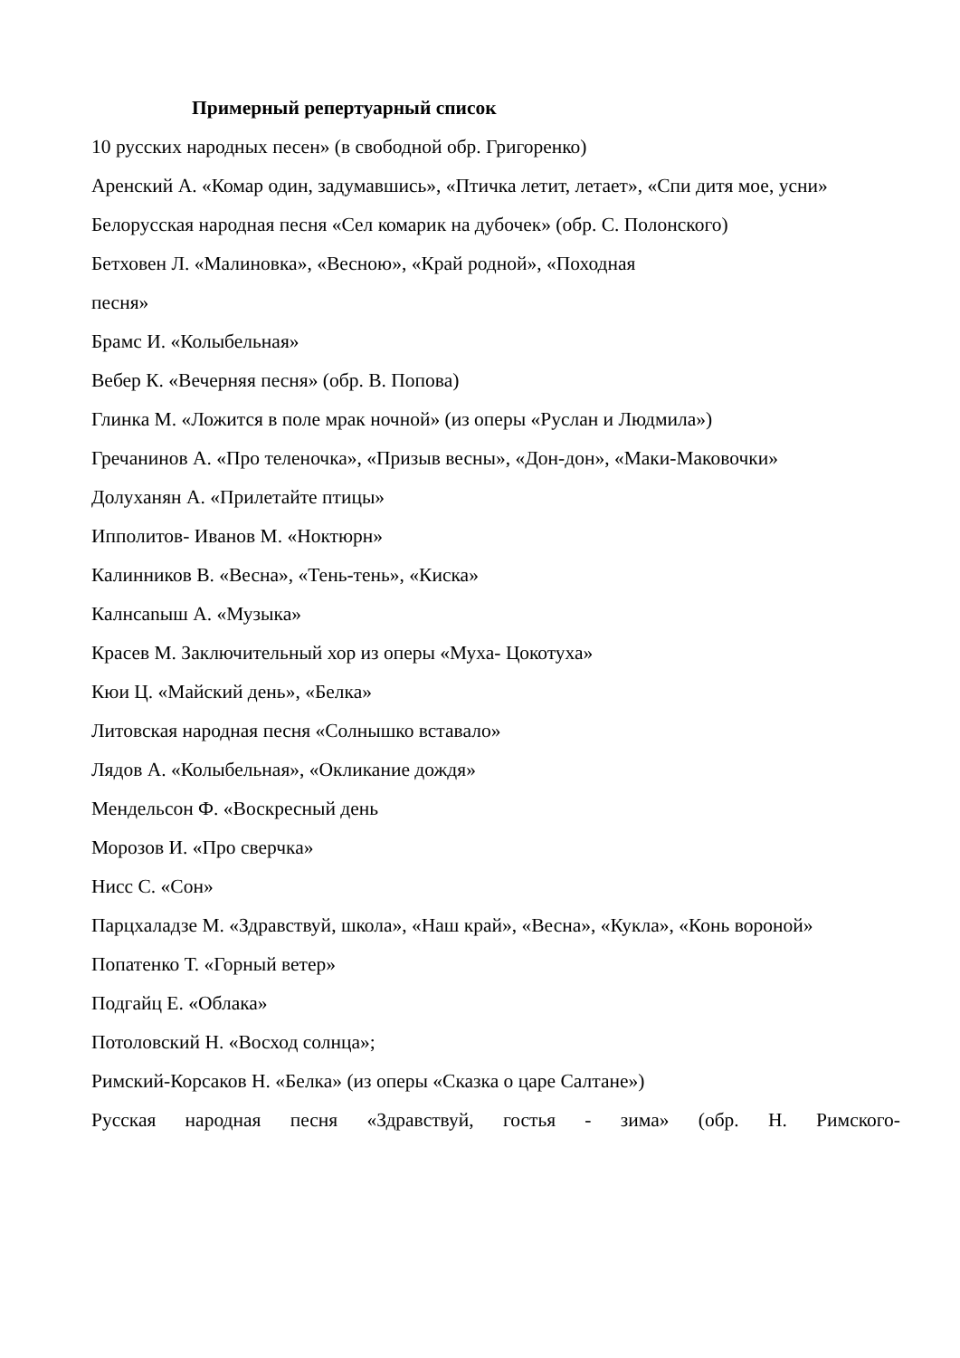Примерный репертуарный список
10 русских народных песен» (в свободной обр. Григоренко)
Аренский А. «Комар один, задумавшись», «Птичка летит, летает», «Спи дитя мое, усни»
Белорусская народная песня «Сел комарик на дубочек» (обр. С. Полонского)
Бетховен Л. «Малиновка», «Весною», «Край родной», «Походная
песня»
Брамс И. «Колыбельная»
Вебер К. «Вечерняя песня» (обр. В. Попова)
Глинка М. «Ложится в поле мрак ночной» (из оперы «Руслан и Людмила»)
Гречанинов А. «Про теленочка», «Призыв весны», «Дон-дон», «Маки-Маковочки»
Долуханян А. «Прилетайте птицы»
Ипполитов- Иванов М. «Ноктюрн»
Калинников В. «Весна», «Тень-тень», «Киска»
Калнcanыш А. «Музыка»
Красев М. Заключительный хор из оперы «Муха- Цокотуха»
Кюи Ц. «Майский день», «Белка»
Литовская народная песня «Солнышко вставало»
Лядов А. «Колыбельная», «Окликание дождя»
Мендельсон Ф. «Воскресный день
Морозов И. «Про сверчка»
Нисс С. «Сон»
Парцхаладзе М. «Здравствуй, школа», «Наш край», «Весна», «Кукла», «Конь вороной»
Попатенко Т. «Горный ветер»
Подгайц Е. «Облака»
Потоловский Н. «Восход солнца»;
Римский-Корсаков Н. «Белка» (из оперы «Сказка о царе Салтане»)
Русская народная песня «Здравствуй, гостья - зима» (обр. Н. Римского-